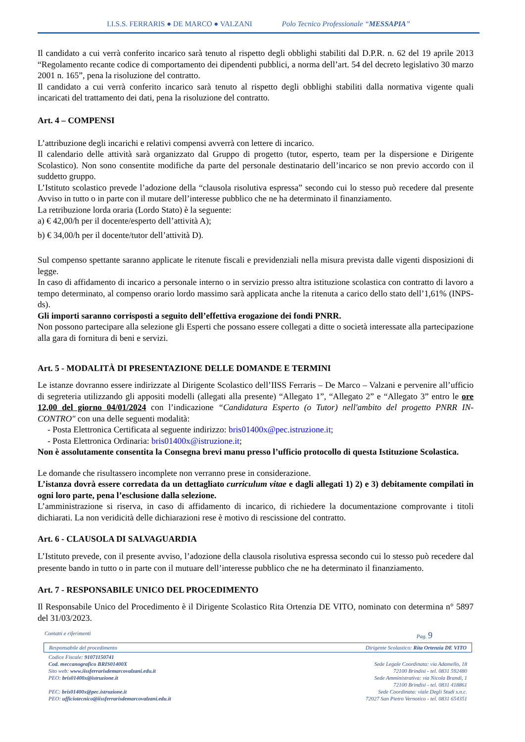I.I.S.S. FERRARIS ● DE MARCO ● VALZANI Polo Tecnico Professionale “MESSAPIA”
Il candidato a cui verrà conferito incarico sarà tenuto al rispetto degli obblighi stabiliti dal D.P.R. n. 62 del 19 aprile 2013 “Regolamento recante codice di comportamento dei dipendenti pubblici, a norma dell’art. 54 del decreto legislativo 30 marzo 2001 n. 165”, pena la risoluzione del contratto.
Il candidato a cui verrà conferito incarico sarà tenuto al rispetto degli obblighi stabiliti dalla normativa vigente quali incaricati del trattamento dei dati, pena la risoluzione del contratto.
Art. 4 – COMPENSI
L’attribuzione degli incarichi e relativi compensi avverrà con lettere di incarico.
Il calendario delle attività sarà organizzato dal Gruppo di progetto (tutor, esperto, team per la dispersione e Dirigente Scolastico). Non sono consentite modifiche da parte del personale destinatario dell’incarico se non previo accordo con il suddetto gruppo.
L’Istituto scolastico prevede l’adozione della “clausola risolutiva espressa” secondo cui lo stesso può recedere dal presente Avviso in tutto o in parte con il mutare dell’interesse pubblico che ne ha determinato il finanziamento.
La retribuzione lorda oraria (Lordo Stato) è la seguente:
a) € 42,00/h per il docente/esperto dell’attività A);
b) € 34,00/h per il docente/tutor dell’attività D).
Sul compenso spettante saranno applicate le ritenute fiscali e previdenziali nella misura prevista dalle vigenti disposizioni di legge.
In caso di affidamento di incarico a personale interno o in servizio presso altra istituzione scolastica con contratto di lavoro a tempo determinato, al compenso orario lordo massimo sarà applicata anche la ritenuta a carico dello stato dell’1,61% (INPS-ds).
Gli importi saranno corrisposti a seguito dell’effettiva erogazione dei fondi PNRR.
Non possono partecipare alla selezione gli Esperti che possano essere collegati a ditte o società interessate alla partecipazione alla gara di fornitura di beni e servizi.
Art. 5 - MODALITÀ DI PRESENTAZIONE DELLE DOMANDE E TERMINI
Le istanze dovranno essere indirizzate al Dirigente Scolastico dell’IISS Ferraris – De Marco – Valzani e pervenire all’ufficio di segreteria utilizzando gli appositi modelli (allegati alla presente) “Allegato 1”, “Allegato 2” e “Allegato 3” entro le ore 12,00 del giorno 04/01/2024 con l’indicazione “Candidatura Esperto (o Tutor) nell'ambito del progetto PNRR IN-CONTRO" con una delle seguenti modalità:
- Posta Elettronica Certificata al seguente indirizzo: bris01400x@pec.istruzione.it;
- Posta Elettronica Ordinaria: bris01400x@istruzione.it;
Non è assolutamente consentita la Consegna brevi manu presso l’ufficio protocollo di questa Istituzione Scolastica.
Le domande che risultassero incomplete non verranno prese in considerazione.
L’istanza dovrà essere corredata da un dettagliato curriculum vitae e dagli allegati 1) 2) e 3) debitamente compilati in ogni loro parte, pena l’esclusione dalla selezione.
L’amministrazione si riserva, in caso di affidamento di incarico, di richiedere la documentazione comprovante i titoli dichiarati. La non veridicità delle dichiarazioni rese è motivo di rescissione del contratto.
Art. 6 - CLAUSOLA DI SALVAGUARDIA
L’Istituto prevede, con il presente avviso, l’adozione della clausola risolutiva espressa secondo cui lo stesso può recedere dal presente bando in tutto o in parte con il mutuare dell’interesse pubblico che ne ha determinato il finanziamento.
Art. 7 - RESPONSABILE UNICO DEL PROCEDIMENTO
Il Responsabile Unico del Procedimento è il Dirigente Scolastico Rita Ortenzia DE VITO, nominato con determina n° 5897 del 31/03/2023.
Contatti e riferimenti Pag. 9
Responsabile del procedimento Dirigente Scolastico: Rita Ortenzia DE VITO
Codice Fiscale: 91071150741
Cod. meccanografico BRIS01400X
Sito web: www.iissferrarisdemarcovalzani.edu.it
PEO: bris01400x@istruzione.it
PEC: bris01400x@pec.istruzione.it
PEO: ufficiotecnico@iissferrarisdemarcovalzani.edu.it
Sede Legale Coordinata: via Adamello, 18
72100 Brindisi - tel. 0831 592480
Sede Amministrativa: via Nicola Brandi, 1
72100 Brindisi - tel. 0831 418861
Sede Coordinata: viale Degli Studi s.n.c.
72027 San Pietro Vernotico - tel. 0831 654351